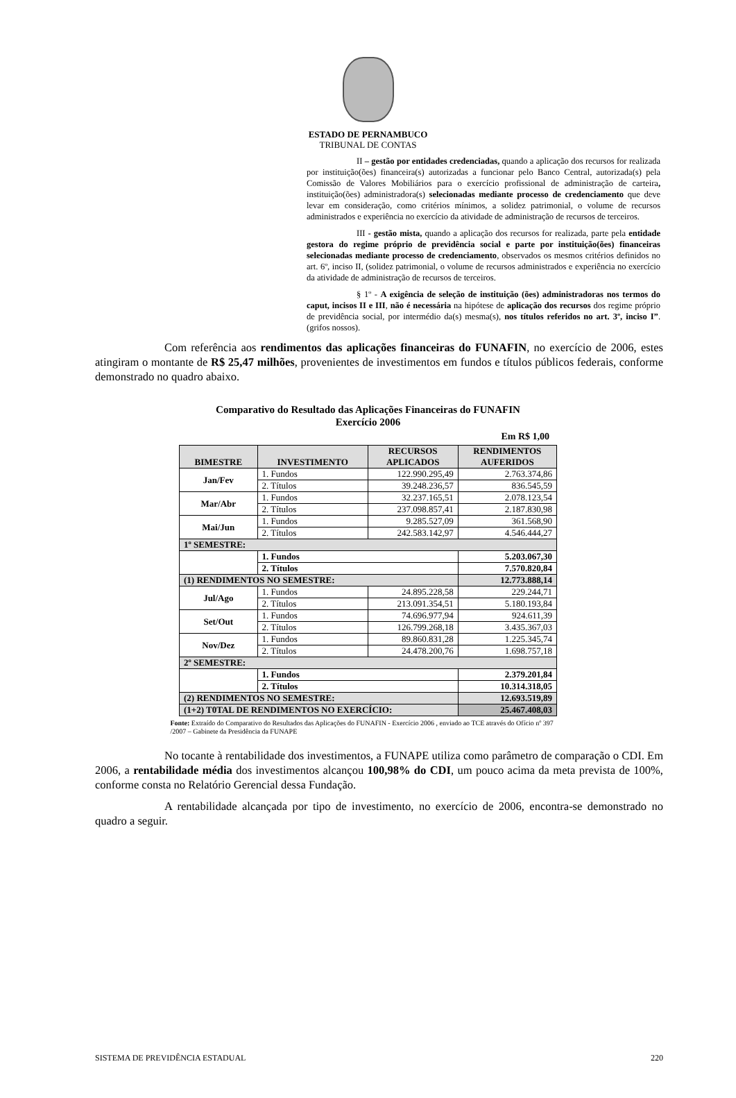ESTADO DE PERNAMBUCO
TRIBUNAL DE CONTAS
II – gestão por entidades credenciadas, quando a aplicação dos recursos for realizada por instituição(ões) financeira(s) autorizadas a funcionar pelo Banco Central, autorizada(s) pela Comissão de Valores Mobiliários para o exercício profissional de administração de carteira, instituição(ões) administradora(s) selecionadas mediante processo de credenciamento que deve levar em consideração, como critérios mínimos, a solidez patrimonial, o volume de recursos administrados e experiência no exercício da atividade de administração de recursos de terceiros.
III - gestão mista, quando a aplicação dos recursos for realizada, parte pela entidade gestora do regime próprio de previdência social e parte por instituição(ões) financeiras selecionadas mediante processo de credenciamento, observados os mesmos critérios definidos no art. 6º, inciso II, (solidez patrimonial, o volume de recursos administrados e experiência no exercício da atividade de administração de recursos de terceiros.
§ 1º - A exigência de seleção de instituição (ões) administradoras nos termos do caput, incisos II e III, não é necessária na hipótese de aplicação dos recursos dos regime próprio de previdência social, por intermédio da(s) mesma(s), nos títulos referidos no art. 3º, inciso I”. (grifos nossos).
Com referência aos rendimentos das aplicações financeiras do FUNAFIN, no exercício de 2006, estes atingiram o montante de R$ 25,47 milhões, provenientes de investimentos em fundos e títulos públicos federais, conforme demonstrado no quadro abaixo.
Comparativo do Resultado das Aplicações Financeiras do FUNAFIN
Exercício 2006
Em R$ 1,00
| BIMESTRE | INVESTIMENTO | RECURSOS APLICADOS | RENDIMENTOS AUFERIDOS |
| --- | --- | --- | --- |
| Jan/Fev | 1. Fundos | 122.990.295,49 | 2.763.374,86 |
| | 2. Títulos | 39.248.236,57 | 836.545,59 |
| Mar/Abr | 1. Fundos | 32.237.165,51 | 2.078.123,54 |
| | 2. Títulos | 237.098.857,41 | 2.187.830,98 |
| Mai/Jun | 1. Fundos | 9.285.527,09 | 361.568,90 |
| | 2. Títulos | 242.583.142,97 | 4.546.444,27 |
| 1º SEMESTRE: | | | |
| | 1. Fundos | | 5.203.067,30 |
| | 2. Títulos | | 7.570.820,84 |
| (1) RENDIMENTOS NO SEMESTRE: | | | 12.773.888,14 |
| Jul/Ago | 1. Fundos | 24.895.228,58 | 229.244,71 |
| | 2. Títulos | 213.091.354,51 | 5.180.193,84 |
| Set/Out | 1. Fundos | 74.696.977,94 | 924.611,39 |
| | 2. Títulos | 126.799.268,18 | 3.435.367,03 |
| Nov/Dez | 1. Fundos | 89.860.831,28 | 1.225.345,74 |
| | 2. Títulos | 24.478.200,76 | 1.698.757,18 |
| 2º SEMESTRE: | | | |
| | 1. Fundos | | 2.379.201,84 |
| | 2. Títulos | | 10.314.318,05 |
| (2) RENDIMENTOS NO SEMESTRE: | | | 12.693.519,89 |
| (1+2) T0TAL DE RENDIMENTOS NO EXERCÍCIO: | | | 25.467.408,03 |
Fonte: Extraído do Comparativo do Resultados das Aplicações do FUNAFIN - Exercício 2006 , enviado ao TCE através do Ofício nº 397 /2007 – Gabinete da Presidência da FUNAPE
No tocante à rentabilidade dos investimentos, a FUNAPE utiliza como parâmetro de comparação o CDI. Em 2006, a rentabilidade média dos investimentos alcançou 100,98% do CDI, um pouco acima da meta prevista de 100%, conforme consta no Relatório Gerencial dessa Fundação.
A rentabilidade alcançada por tipo de investimento, no exercício de 2006, encontra-se demonstrado no quadro a seguir.
SISTEMA DE PREVIDÊNCIA ESTADUAL 220